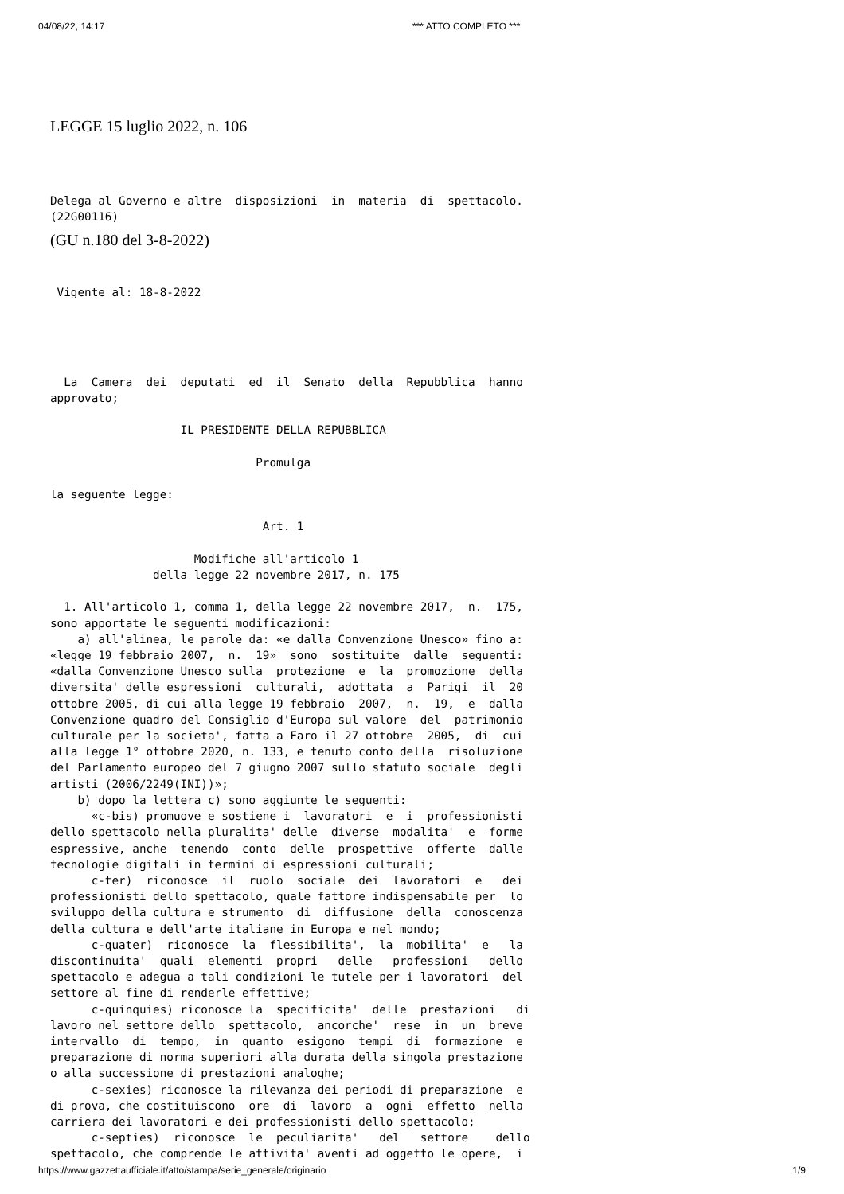04/08/22, 14:17 *** ATTO COMPLETO ***
LEGGE 15 luglio 2022, n. 106
Delega al Governo e altre  disposizioni  in  materia  di  spettacolo.
(22G00116) 
(GU n.180 del 3-8-2022)
 Vigente al: 18-8-2022  
  La  Camera  dei  deputati  ed  il  Senato  della  Repubblica  hanno
approvato;

                   IL PRESIDENTE DELLA REPUBBLICA

                              Promulga

la seguente legge:

                               Art. 1

                     Modifiche all'articolo 1
               della legge 22 novembre 2017, n. 175

  1. All'articolo 1, comma 1, della legge 22 novembre 2017,  n.  175,
sono apportate le seguenti modificazioni:
    a) all'alinea, le parole da: «e dalla Convenzione Unesco» fino a:
«legge 19 febbraio 2007,  n.  19»  sono  sostituite  dalle  seguenti:
«dalla Convenzione Unesco sulla  protezione  e  la  promozione  della
diversita' delle espressioni  culturali,  adottata  a  Parigi  il  20
ottobre 2005, di cui alla legge 19 febbraio  2007,  n.  19,  e  dalla
Convenzione quadro del Consiglio d'Europa sul valore  del  patrimonio
culturale per la societa', fatta a Faro il 27 ottobre  2005,  di  cui
alla legge 1° ottobre 2020, n. 133, e tenuto conto della  risoluzione
del Parlamento europeo del 7 giugno 2007 sullo statuto sociale  degli
artisti (2006/2249(INI))»;
    b) dopo la lettera c) sono aggiunte le seguenti:
      «c-bis) promuove e sostiene i  lavoratori  e  i  professionisti
dello spettacolo nella pluralita' delle  diverse  modalita'  e  forme
espressive, anche  tenendo  conto  delle  prospettive  offerte  dalle
tecnologie digitali in termini di espressioni culturali;
      c-ter)  riconosce  il  ruolo  sociale  dei  lavoratori  e   dei
professionisti dello spettacolo, quale fattore indispensabile per  lo
sviluppo della cultura e strumento  di  diffusione  della  conoscenza
della cultura e dell'arte italiane in Europa e nel mondo;
      c-quater)  riconosce  la  flessibilita',  la  mobilita'  e   la
discontinuita'  quali  elementi  propri   delle   professioni   dello
spettacolo e adegua a tali condizioni le tutele per i lavoratori  del
settore al fine di renderle effettive;
      c-quinquies) riconosce la  specificita'  delle  prestazioni   di
lavoro nel settore dello  spettacolo,  ancorche'  rese  in  un  breve
intervallo  di  tempo,  in  quanto  esigono  tempi  di  formazione  e
preparazione di norma superiori alla durata della singola prestazione
o alla successione di prestazioni analoghe;
      c-sexies) riconosce la rilevanza dei periodi di preparazione  e
di prova, che costituiscono  ore  di  lavoro  a  ogni  effetto  nella
carriera dei lavoratori e dei professionisti dello spettacolo;
      c-septies)  riconosce  le  peculiarita'   del   settore    dello
spettacolo, che comprende le attivita' aventi ad oggetto le opere,  i
https://www.gazzettaufficiale.it/atto/stampa/serie_generale/originario 1/9